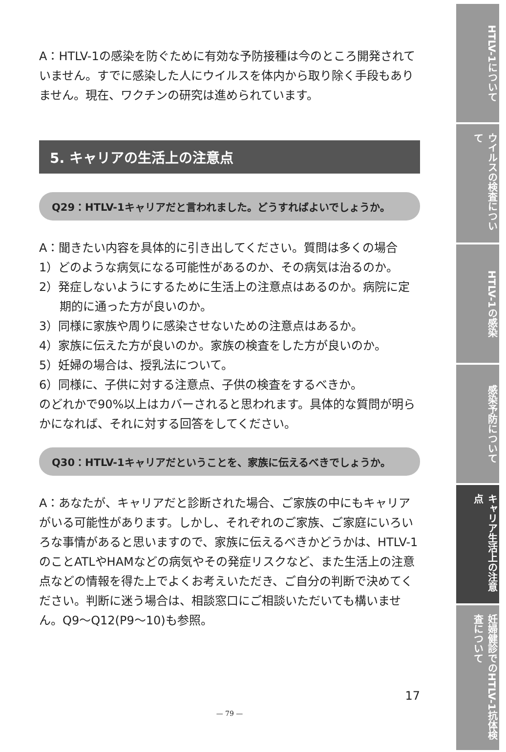A：HTLV-1の感染を防ぐために有効な予防接種は今のところ開発されていません。すでに感染した人にウイルスを体内から取り除く手段もありません。現在、ワクチンの研究は進められています。
5. キャリアの生活上の注意点
Q29：HTLV-1キャリアだと言われました。どうすればよいでしょうか。
A：聞きたい内容を具体的に引き出してください。質問は多くの場合
1）どのような病気になる可能性があるのか、その病気は治るのか。
2）発症しないようにするために生活上の注意点はあるのか。病院に定期的に通った方が良いのか。
3）同様に家族や周りに感染させないための注意点はあるか。
4）家族に伝えた方が良いのか。家族の検査をした方が良いのか。
5）妊婦の場合は、授乳法について。
6）同様に、子供に対する注意点、子供の検査をするべきか。
のどれかで90%以上はカバーされると思われます。具体的な質問が明らかになれば、それに対する回答をしてください。
Q30：HTLV-1キャリアだということを、家族に伝えるべきでしょうか。
A：あなたが、キャリアだと診断された場合、ご家族の中にもキャリアがいる可能性があります。しかし、それぞれのご家族、ご家庭にいろいろな事情があると思いますので、家族に伝えるべきかどうかは、HTLV-1のことATLやHAMなどの病気やその発症リスクなど、また生活上の注意点などの情報を得た上でよくお考えいただき、ご自分の判断で決めてください。判断に迷う場合は、相談窓口にご相談いただいても構いません。Q9～Q12(P9～10)も参照。
17
— 79 —
HTLV-1について
ウイルスの検査について
HTLV-1の感染
感染予防について
キャリア生活上の注意点
妊婦健診でのHTLV-1抗体検査について